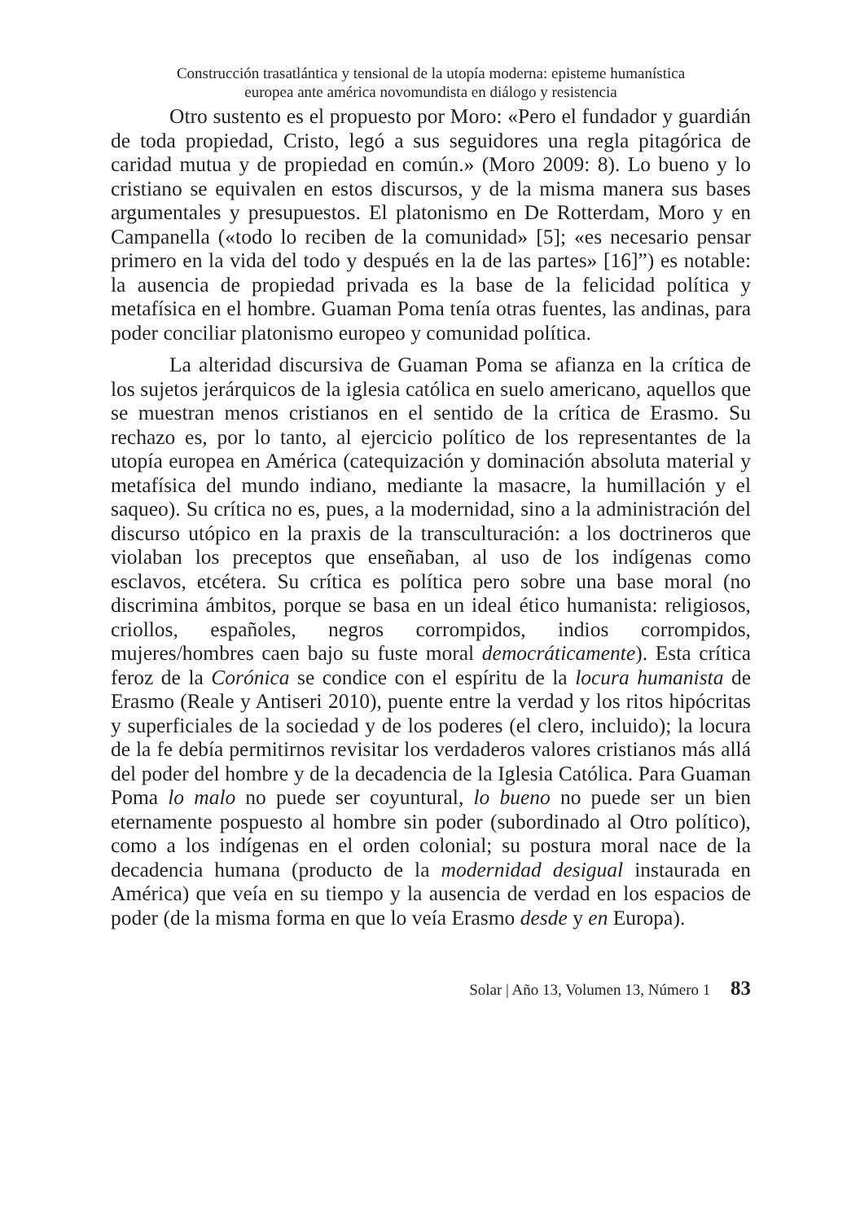Construcción trasatlántica y tensional de la utopía moderna: episteme humanística
europea ante américa novomundista en diálogo y resistencia
Otro sustento es el propuesto por Moro: «Pero el fundador y guardián de toda propiedad, Cristo, legó a sus seguidores una regla pitagórica de caridad mutua y de propiedad en común.» (Moro 2009: 8). Lo bueno y lo cristiano se equivalen en estos discursos, y de la misma manera sus bases argumentales y presupuestos. El platonismo en De Rotterdam, Moro y en Campanella («todo lo reciben de la comunidad» [5]; «es necesario pensar primero en la vida del todo y después en la de las partes» [16]”) es notable: la ausencia de propiedad privada es la base de la felicidad política y metafísica en el hombre. Guaman Poma tenía otras fuentes, las andinas, para poder conciliar platonismo europeo y comunidad política.
La alteridad discursiva de Guaman Poma se afianza en la crítica de los sujetos jerárquicos de la iglesia católica en suelo americano, aquellos que se muestran menos cristianos en el sentido de la crítica de Erasmo. Su rechazo es, por lo tanto, al ejercicio político de los representantes de la utopía europea en América (catequización y dominación absoluta material y metafísica del mundo indiano, mediante la masacre, la humillación y el saqueo). Su crítica no es, pues, a la modernidad, sino a la administración del discurso utópico en la praxis de la transculturación: a los doctrineros que violaban los preceptos que enseñaban, al uso de los indígenas como esclavos, etcétera. Su crítica es política pero sobre una base moral (no discrimina ámbitos, porque se basa en un ideal ético humanista: religiosos, criollos, españoles, negros corrompidos, indios corrompidos, mujeres/hombres caen bajo su fuste moral democráticamente). Esta crítica feroz de la Corónica se condice con el espíritu de la locura humanista de Erasmo (Reale y Antiseri 2010), puente entre la verdad y los ritos hipócritas y superficiales de la sociedad y de los poderes (el clero, incluido); la locura de la fe debía permitirnos revisitar los verdaderos valores cristianos más allá del poder del hombre y de la decadencia de la Iglesia Católica. Para Guaman Poma lo malo no puede ser coyuntural, lo bueno no puede ser un bien eternamente pospuesto al hombre sin poder (subordinado al Otro político), como a los indígenas en el orden colonial; su postura moral nace de la decadencia humana (producto de la modernidad desigual instaurada en América) que veía en su tiempo y la ausencia de verdad en los espacios de poder (de la misma forma en que lo veía Erasmo desde y en Europa).
Solar | Año 13, Volumen 13, Número 1 83